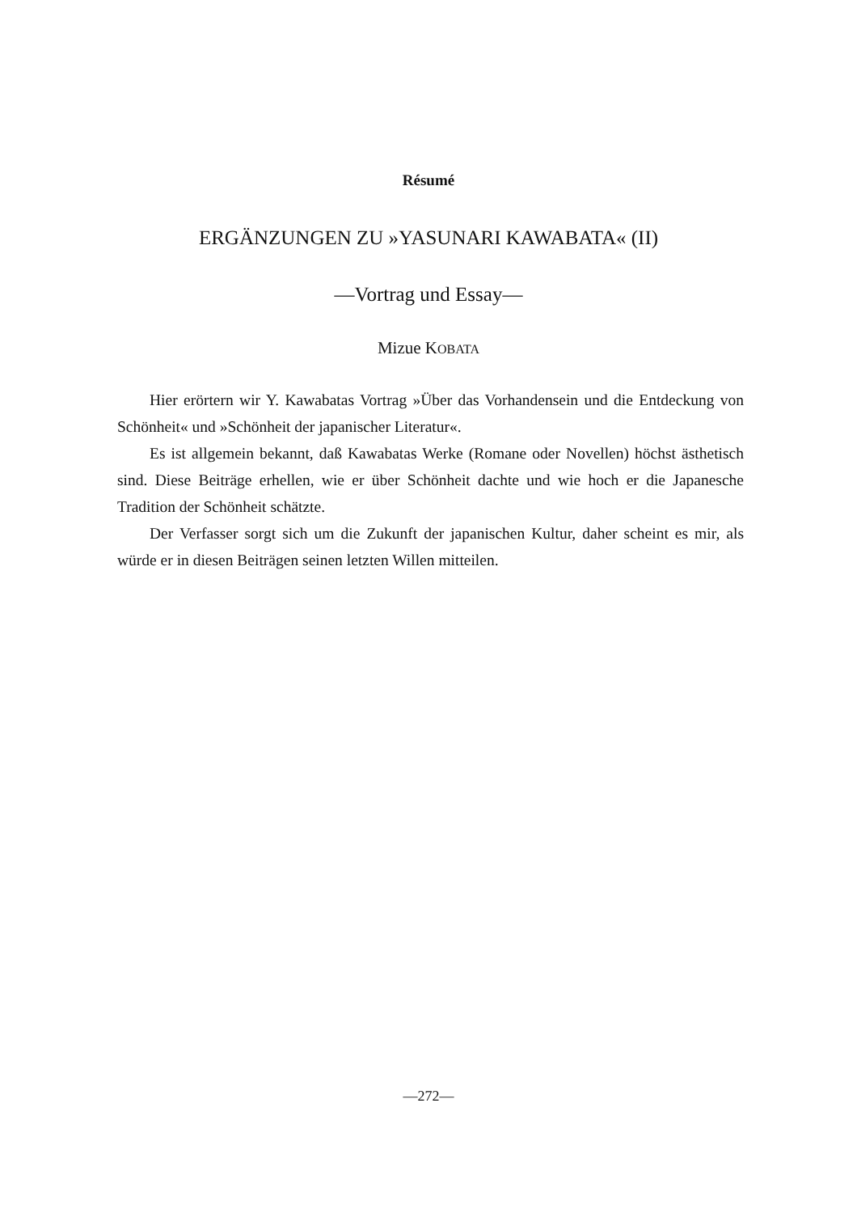Résumé
ERGÄNZUNGEN ZU »YASUNARI KAWABATA« (II)
—Vortrag und Essay—
Mizue KOBATA
Hier erörtern wir Y. Kawabatas Vortrag »Über das Vorhandensein und die Entdeckung von Schönheit« und »Schönheit der japanischer Literatur«.
Es ist allgemein bekannt, daß Kawabatas Werke (Romane oder Novellen) höchst ästhetisch sind. Diese Beiträge erhellen, wie er über Schönheit dachte und wie hoch er die Japanesche Tradition der Schönheit schätzte.
Der Verfasser sorgt sich um die Zukunft der japanischen Kultur, daher scheint es mir, als würde er in diesen Beiträgen seinen letzten Willen mitteilen.
—272—